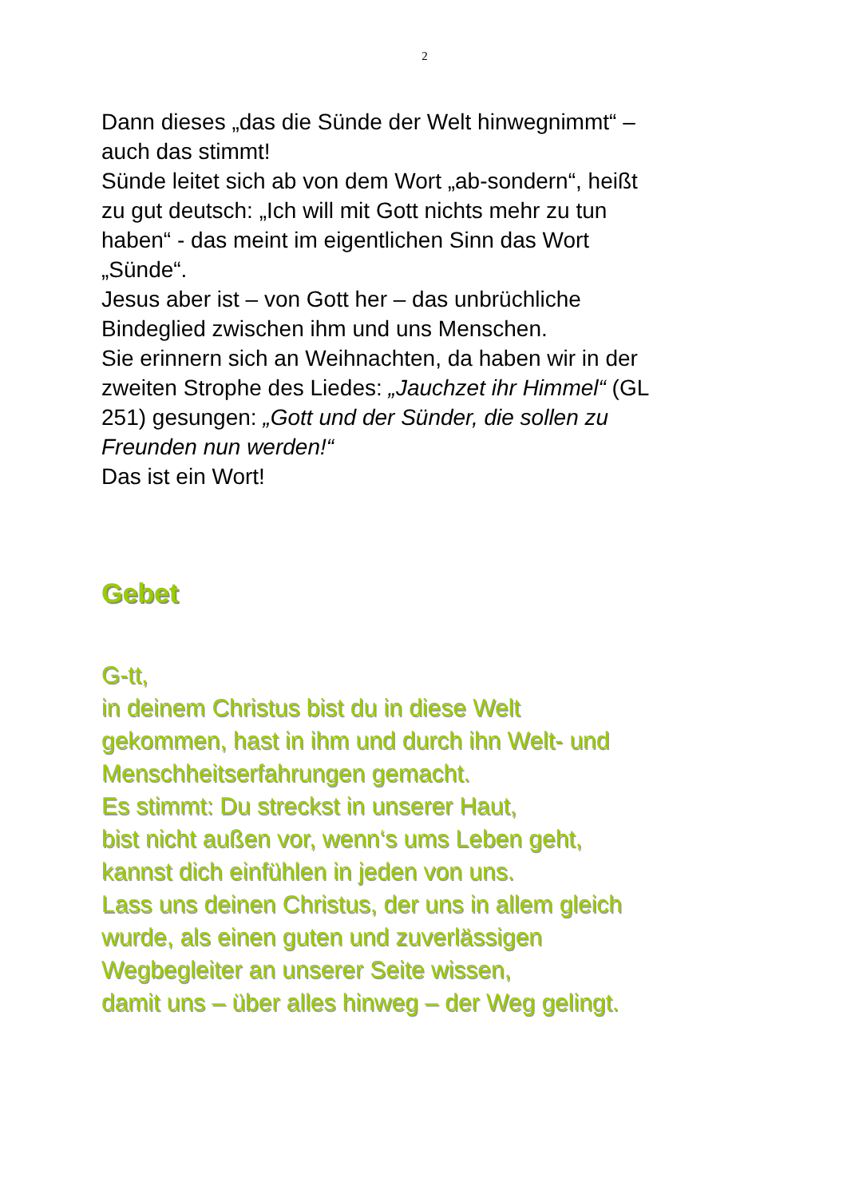2
Dann dieses „das die Sünde der Welt hinwegnimmt“ –
auch das stimmt!
Sünde leitet sich ab von dem Wort „ab-sondern“, heißt
zu gut deutsch: „Ich will mit Gott nichts mehr zu tun
haben“ - das meint im eigentlichen Sinn das Wort
„Sünde“.
Jesus aber ist – von Gott her – das unbrüchliche
Bindeglied zwischen ihm und uns Menschen.
Sie erinnern sich an Weihnachten, da haben wir in der
zweiten Strophe des Liedes: „Jauchzet ihr Himmel“ (GL
251) gesungen: „Gott und der Sünder, die sollen zu
Freunden nun werden!“
Das ist ein Wort!
Gebet
G-tt,
in deinem Christus bist du in diese Welt
gekommen, hast in ihm und durch ihn Welt- und
Menschheitserfahrungen gemacht.
Es stimmt: Du streckst in unserer Haut,
bist nicht außen vor, wenn‘s ums Leben geht,
kannst dich einfühlen in jeden von uns.
Lass uns deinen Christus, der uns in allem gleich
wurde, als einen guten und zuverlässigen
Wegbegleiter an unserer Seite wissen,
damit uns – über alles hinweg – der Weg gelingt.